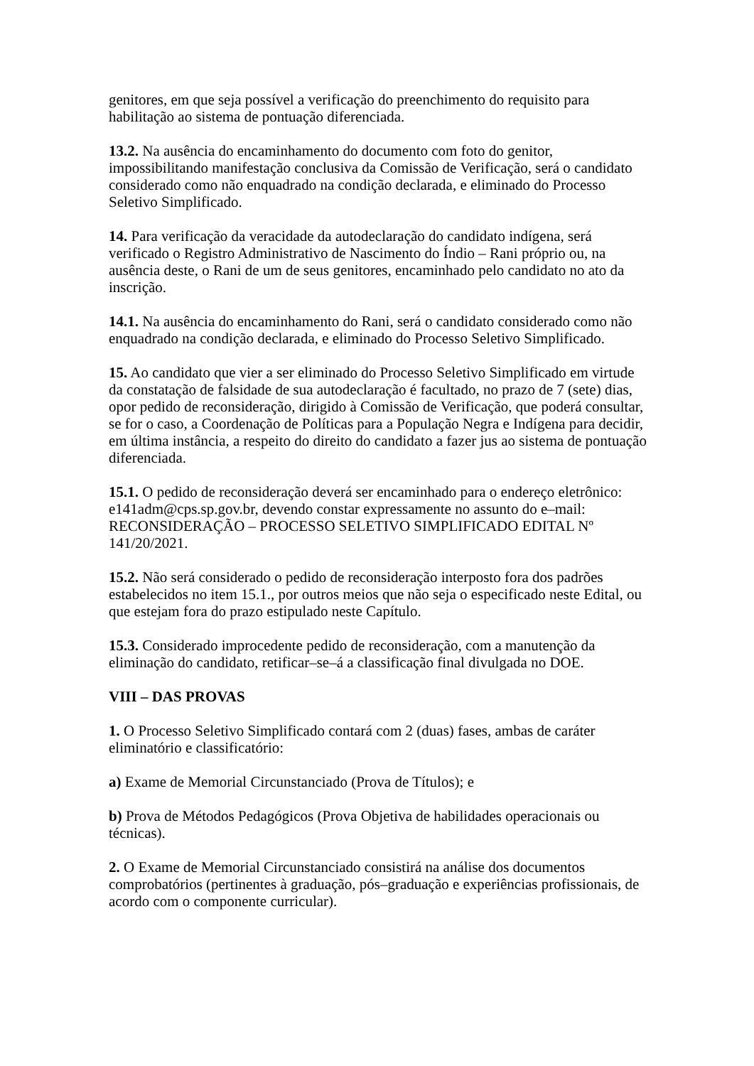genitores, em que seja possível a verificação do preenchimento do requisito para habilitação ao sistema de pontuação diferenciada.
13.2. Na ausência do encaminhamento do documento com foto do genitor, impossibilitando manifestação conclusiva da Comissão de Verificação, será o candidato considerado como não enquadrado na condição declarada, e eliminado do Processo Seletivo Simplificado.
14. Para verificação da veracidade da autodeclaração do candidato indígena, será verificado o Registro Administrativo de Nascimento do Índio – Rani próprio ou, na ausência deste, o Rani de um de seus genitores, encaminhado pelo candidato no ato da inscrição.
14.1. Na ausência do encaminhamento do Rani, será o candidato considerado como não enquadrado na condição declarada, e eliminado do Processo Seletivo Simplificado.
15. Ao candidato que vier a ser eliminado do Processo Seletivo Simplificado em virtude da constatação de falsidade de sua autodeclaração é facultado, no prazo de 7 (sete) dias, opor pedido de reconsideração, dirigido à Comissão de Verificação, que poderá consultar, se for o caso, a Coordenação de Políticas para a População Negra e Indígena para decidir, em última instância, a respeito do direito do candidato a fazer jus ao sistema de pontuação diferenciada.
15.1. O pedido de reconsideração deverá ser encaminhado para o endereço eletrônico: e141adm@cps.sp.gov.br, devendo constar expressamente no assunto do e–mail: RECONSIDERAÇÃO – PROCESSO SELETIVO SIMPLIFICADO EDITAL Nº 141/20/2021.
15.2. Não será considerado o pedido de reconsideração interposto fora dos padrões estabelecidos no item 15.1., por outros meios que não seja o especificado neste Edital, ou que estejam fora do prazo estipulado neste Capítulo.
15.3. Considerado improcedente pedido de reconsideração, com a manutenção da eliminação do candidato, retificar–se–á a classificação final divulgada no DOE.
VIII – DAS PROVAS
1. O Processo Seletivo Simplificado contará com 2 (duas) fases, ambas de caráter eliminatório e classificatório:
a) Exame de Memorial Circunstanciado (Prova de Títulos); e
b) Prova de Métodos Pedagógicos (Prova Objetiva de habilidades operacionais ou técnicas).
2. O Exame de Memorial Circunstanciado consistirá na análise dos documentos comprobatórios (pertinentes à graduação, pós–graduação e experiências profissionais, de acordo com o componente curricular).